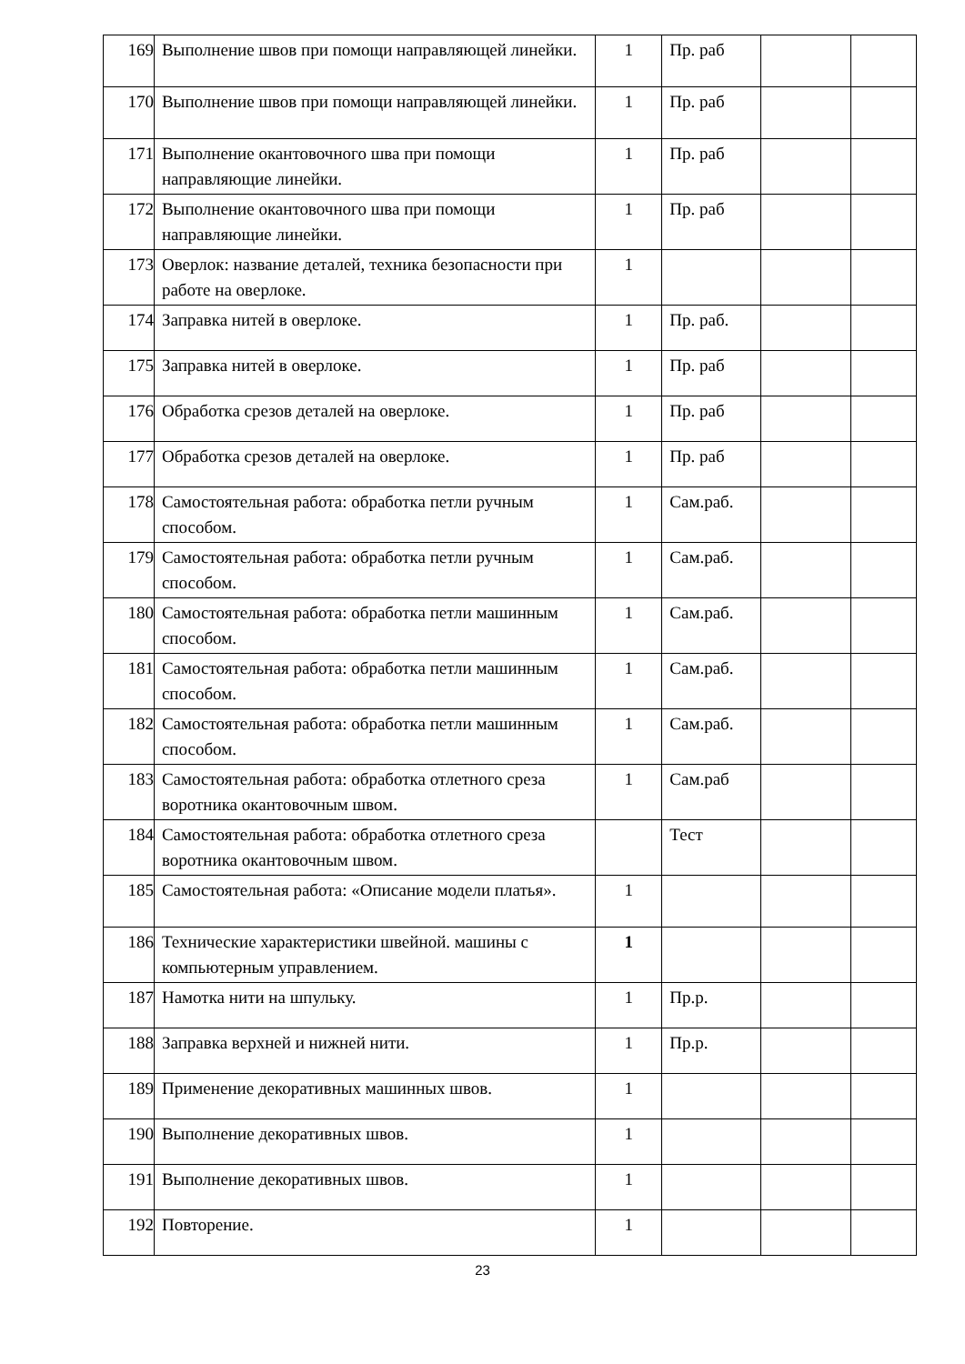| 169 | Выполнение швов при помощи направляющей линейки. | 1 | Пр. раб | | |
| 170 | Выполнение швов при помощи направляющей линейки. | 1 | Пр. раб | | |
| 171 | Выполнение окантовочного шва при помощи направляющие линейки. | 1 | Пр. раб | | |
| 172 | Выполнение окантовочного шва при помощи направляющие линейки. | 1 | Пр. раб | | |
| 173 | Оверлок: название деталей, техника безопасности при работе на оверлоке. | 1 | | | |
| 174 | Заправка нитей в оверлоке. | 1 | Пр. раб. | | |
| 175 | Заправка нитей в оверлоке. | 1 | Пр. раб | | |
| 176 | Обработка срезов деталей на оверлоке. | 1 | Пр. раб | | |
| 177 | Обработка срезов деталей на оверлоке. | 1 | Пр. раб | | |
| 178 | Самостоятельная работа: обработка петли ручным способом. | 1 | Сам.раб. | | |
| 179 | Самостоятельная работа: обработка петли ручным способом. | 1 | Сам.раб. | | |
| 180 | Самостоятельная работа: обработка петли машинным способом. | 1 | Сам.раб. | | |
| 181 | Самостоятельная работа: обработка петли машинным способом. | 1 | Сам.раб. | | |
| 182 | Самостоятельная работа: обработка петли машинным способом. | 1 | Сам.раб. | | |
| 183 | Самостоятельная работа: обработка отлетного среза воротника окантовочным швом. | 1 | Сам.раб | | |
| 184 | Самостоятельная работа: обработка отлетного среза воротника окантовочным швом. | | Тест | | |
| 185 | Самостоятельная работа: «Описание модели платья». | 1 | | | |
| 186 | Технические характеристики швейной. машины с компьютерным управлением. | 1 | | | |
| 187 | Намотка нити на шпульку. | 1 | Пр.р. | | |
| 188 | Заправка верхней и нижней нити. | 1 | Пр.р. | | |
| 189 | Применение декоративных машинных швов. | 1 | | | |
| 190 | Выполнение декоративных швов. | 1 | | | |
| 191 | Выполнение декоративных швов. | 1 | | | |
| 192 | Повторение. | 1 | | | |
23